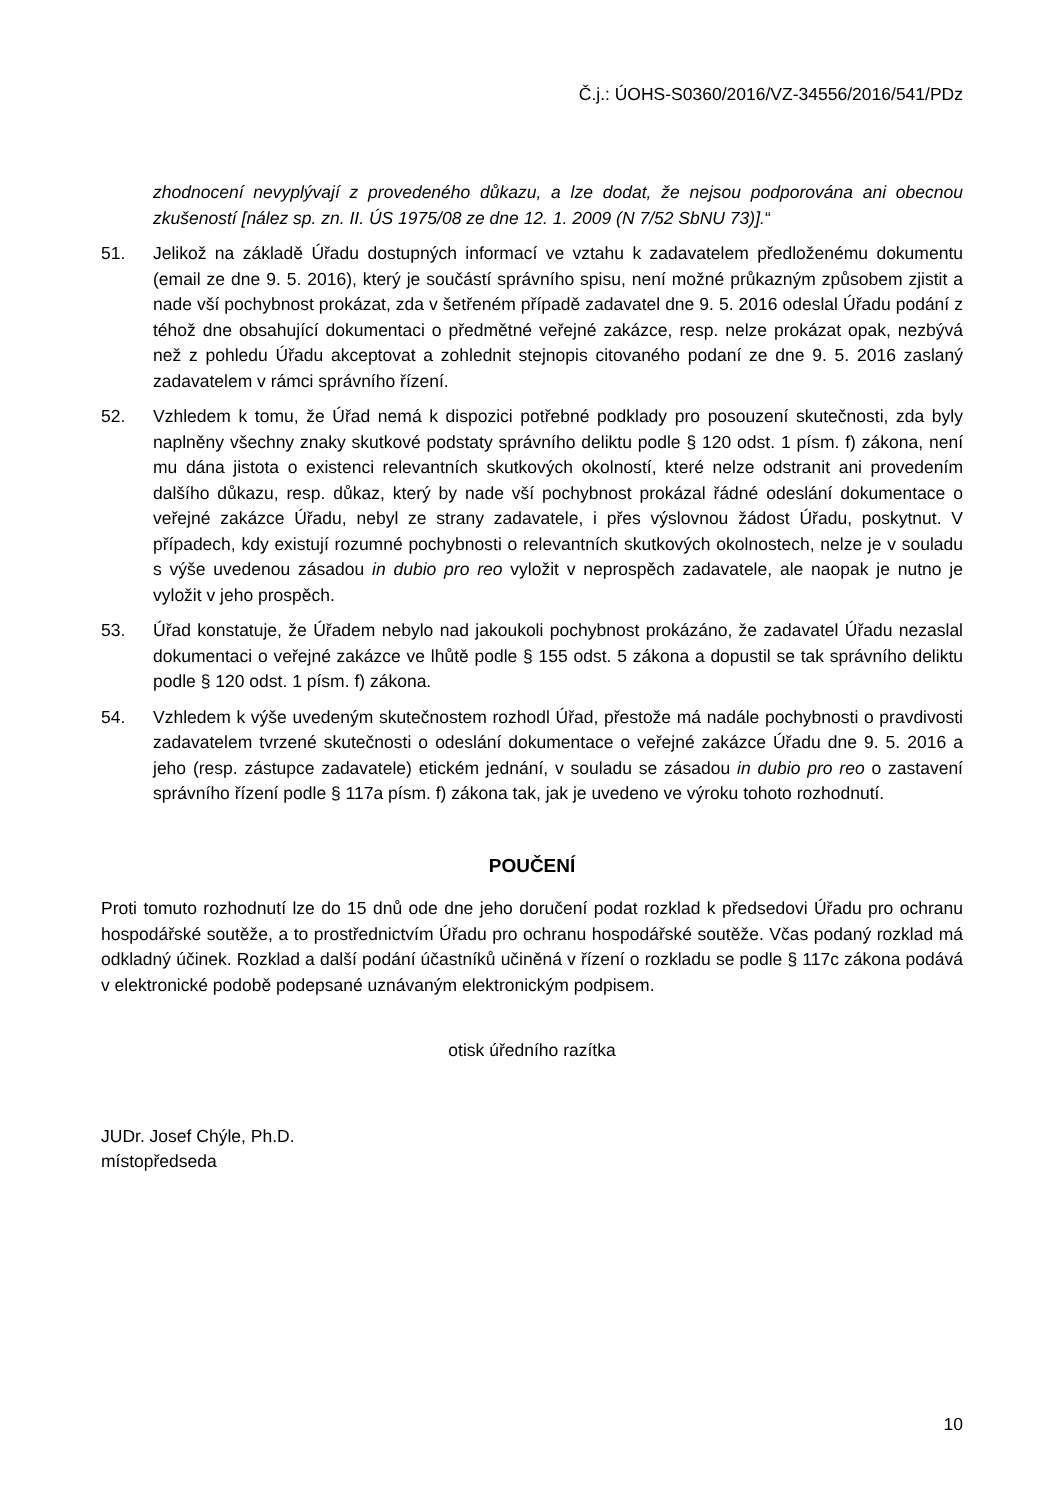Č.j.: ÚOHS-S0360/2016/VZ-34556/2016/541/PDz
zhodnocení nevyplývají z provedeného důkazu, a lze dodat, že nejsou podporována ani obecnou zkušeností [nález sp. zn. II. ÚS 1975/08 ze dne 12. 1. 2009 (N 7/52 SbNU 73)].“
51. Jelikož na základě Úřadu dostupných informací ve vztahu k zadavatelem předloženému dokumentu (email ze dne 9. 5. 2016), který je součástí správního spisu, není možné průkazným způsobem zjistit a nade vší pochybnost prokázat, zda v šetřeném případě zadavatel dne 9. 5. 2016 odeslal Úřadu podání z téhož dne obsahující dokumentaci o předmětné veřejné zakázce, resp. nelze prokázat opak, nezbývá než z pohledu Úřadu akceptovat a zohlednit stejnopis citovaného podaní ze dne 9. 5. 2016 zaslaný zadavatelem v rámci správního řízení.
52. Vzhledem k tomu, že Úřad nemá k dispozici potřebné podklady pro posouzení skutečnosti, zda byly naplněny všechny znaky skutkové podstaty správního deliktu podle § 120 odst. 1 písm. f) zákona, není mu dána jistota o existenci relevantních skutkových okolností, které nelze odstranit ani provedením dalšího důkazu, resp. důkaz, který by nade vší pochybnost prokázal řádné odeslání dokumentace o veřejné zakázce Úřadu, nebyl ze strany zadavatele, i přes výslovnou žádost Úřadu, poskytnut. V případech, kdy existují rozumné pochybnosti o relevantních skutkových okolnostech, nelze je v souladu s výše uvedenou zásadou in dubio pro reo vyložit v neprospěch zadavatele, ale naopak je nutno je vyložit v jeho prospěch.
53. Úřad konstatuje, že Úřadem nebylo nad jakoukoli pochybnost prokázáno, že zadavatel Úřadu nezaslal dokumentaci o veřejné zakázce ve lhůtě podle § 155 odst. 5 zákona a dopustil se tak správního deliktu podle § 120 odst. 1 písm. f) zákona.
54. Vzhledem k výše uvedeným skutečnostem rozhodl Úřad, přestože má nadále pochybnosti o pravdivosti zadavatelem tvrzené skutečnosti o odeslání dokumentace o veřejné zakázce Úřadu dne 9. 5. 2016 a jeho (resp. zástupce zadavatele) etickém jednání, v souladu se zásadou in dubio pro reo o zastavení správního řízení podle § 117a písm. f) zákona tak, jak je uvedeno ve výroku tohoto rozhodnutí.
POUČENÍ
Proti tomuto rozhodnutí lze do 15 dnů ode dne jeho doručení podat rozklad k předsedovi Úřadu pro ochranu hospodářské soutěže, a to prostřednictvím Úřadu pro ochranu hospodářské soutěže. Včas podaný rozklad má odkladný účinek. Rozklad a další podání účastníků učiněná v řízení o rozkladu se podle § 117c zákona podává v elektronické podobě podepsané uznávaným elektronickým podpisem.
otisk úředního razítka
JUDr. Josef Chýle, Ph.D.
místopředseda
10